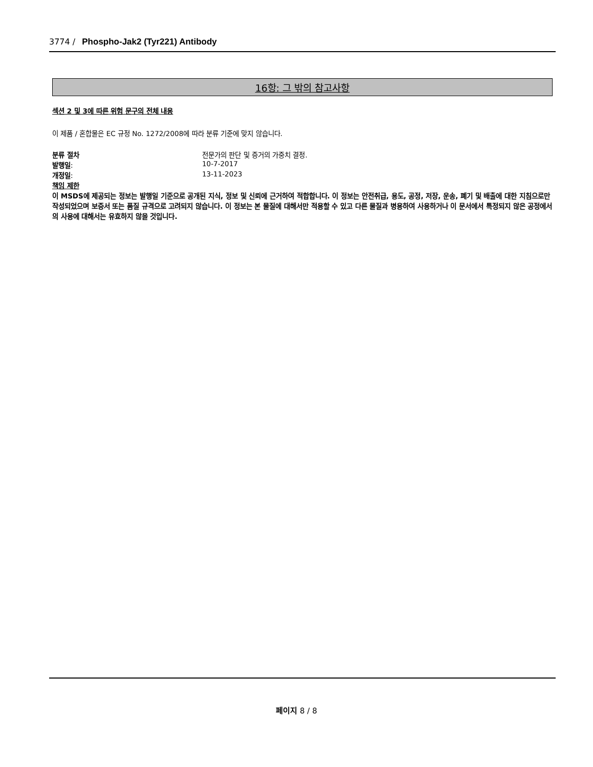3774 / Phospho-Jak2 (Tyr221) Antibody
16항: 그 밖의 참고사항
섹션 2 및 3에 따른 위험 문구의 전체 내용
이 제품 / 혼합물은 EC 규정 No. 1272/2008에 따라 분류 기준에 맞지 않습니다.
| 분류 절차 | 전문가의 판단 및 증거의 가중치 결정. |
| 발행일 : | 10-7-2017 |
| 개정일 : | 13-11-2023 |
책임 제한
이 MSDS에 제공되는 정보는 발행일 기준으로 공개된 지식, 정보 및 신뢰에 근거하여 적합합니다. 이 정보는 안전취급, 용도, 공정, 저장, 운송, 폐기 및 배출에 대한 지침으로만 작성되었으며 보증서 또는 품질 규격으로 고려되지 않습니다. 이 정보는 본 물질에 대해서만 적용할 수 있고 다른 물질과 병용하여 사용하거나 이 문서에서 특정되지 않은 공정에서의 사용에 대해서는 유효하지 않을 것입니다.
페이지 8 / 8